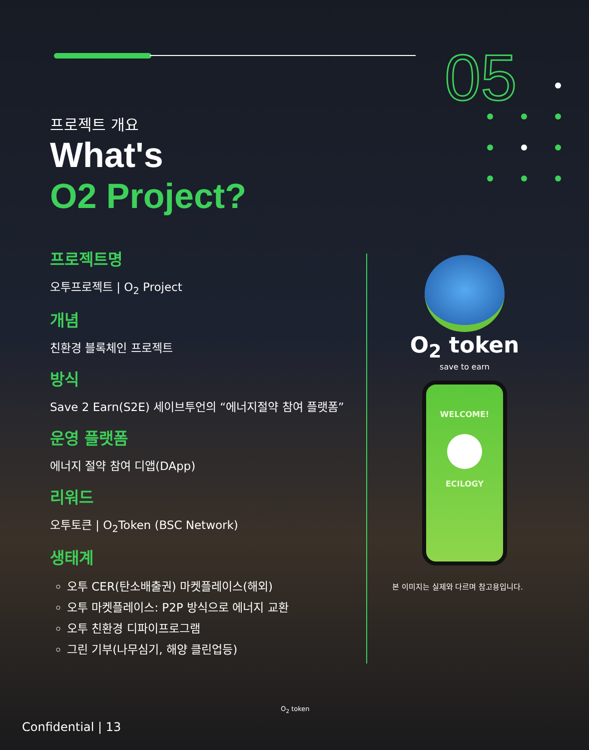05
프로젝트 개요
What's
O2 Project?
프로젝트명
오투프로젝트 | O<sub>2</sub> Project
개념
친환경 블록체인 프로젝트
방식
Save 2 Earn(S2E) 세이브투언의 “에너지절약 참여 플랫폼”
운영 플랫폼
에너지 절약 참여 디앱(DApp)
리워드
오투토큰 | O<sub>2</sub>Token (BSC Network)
생태계
오투 CER(탄소배출권) 마켓플레이스(해외)
오투 마켓플레이스: P2P 방식으로 에너지 교환
오투 친환경 디파이프로그램
그린 기부(나무심기, 해양 클린업등)
O<sub>2</sub> token
save to earn
WELCOME!
ECILOGY
본 이미지는 실제와 다르며 참고용입니다.
Confidential | 13
O<sub>2</sub> token